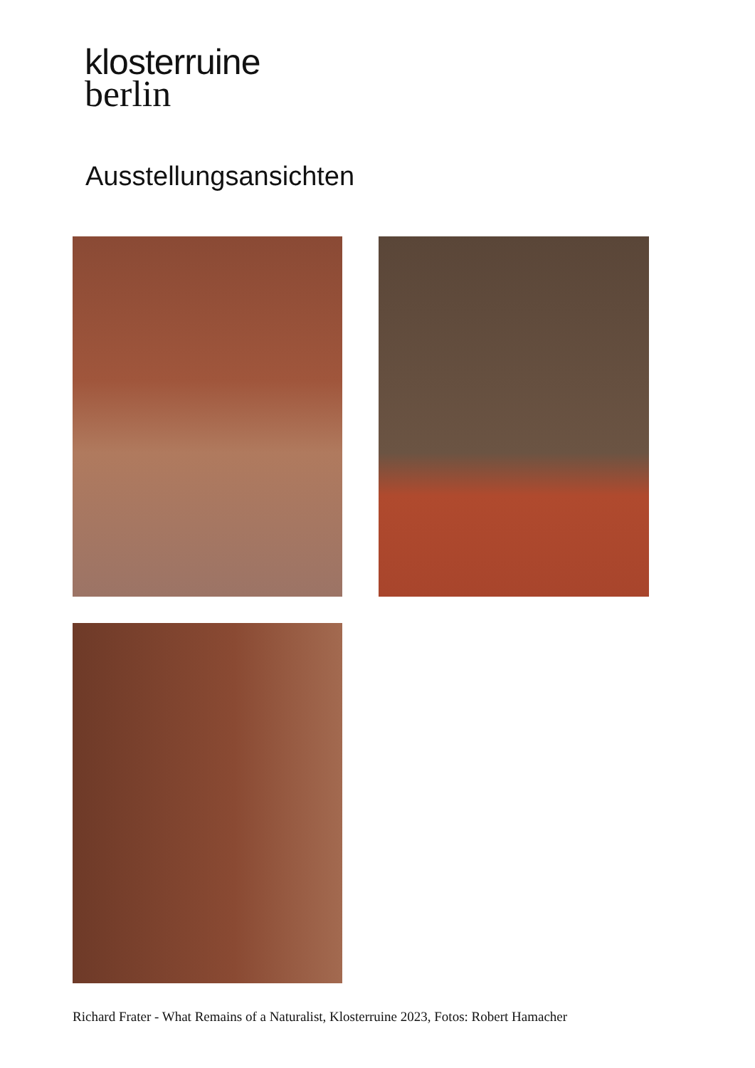klosterruine
berlin
Ausstellungsansichten
Richard Frater - What Remains of a Naturalist, Klosterruine 2023, Fotos: Robert Hamacher